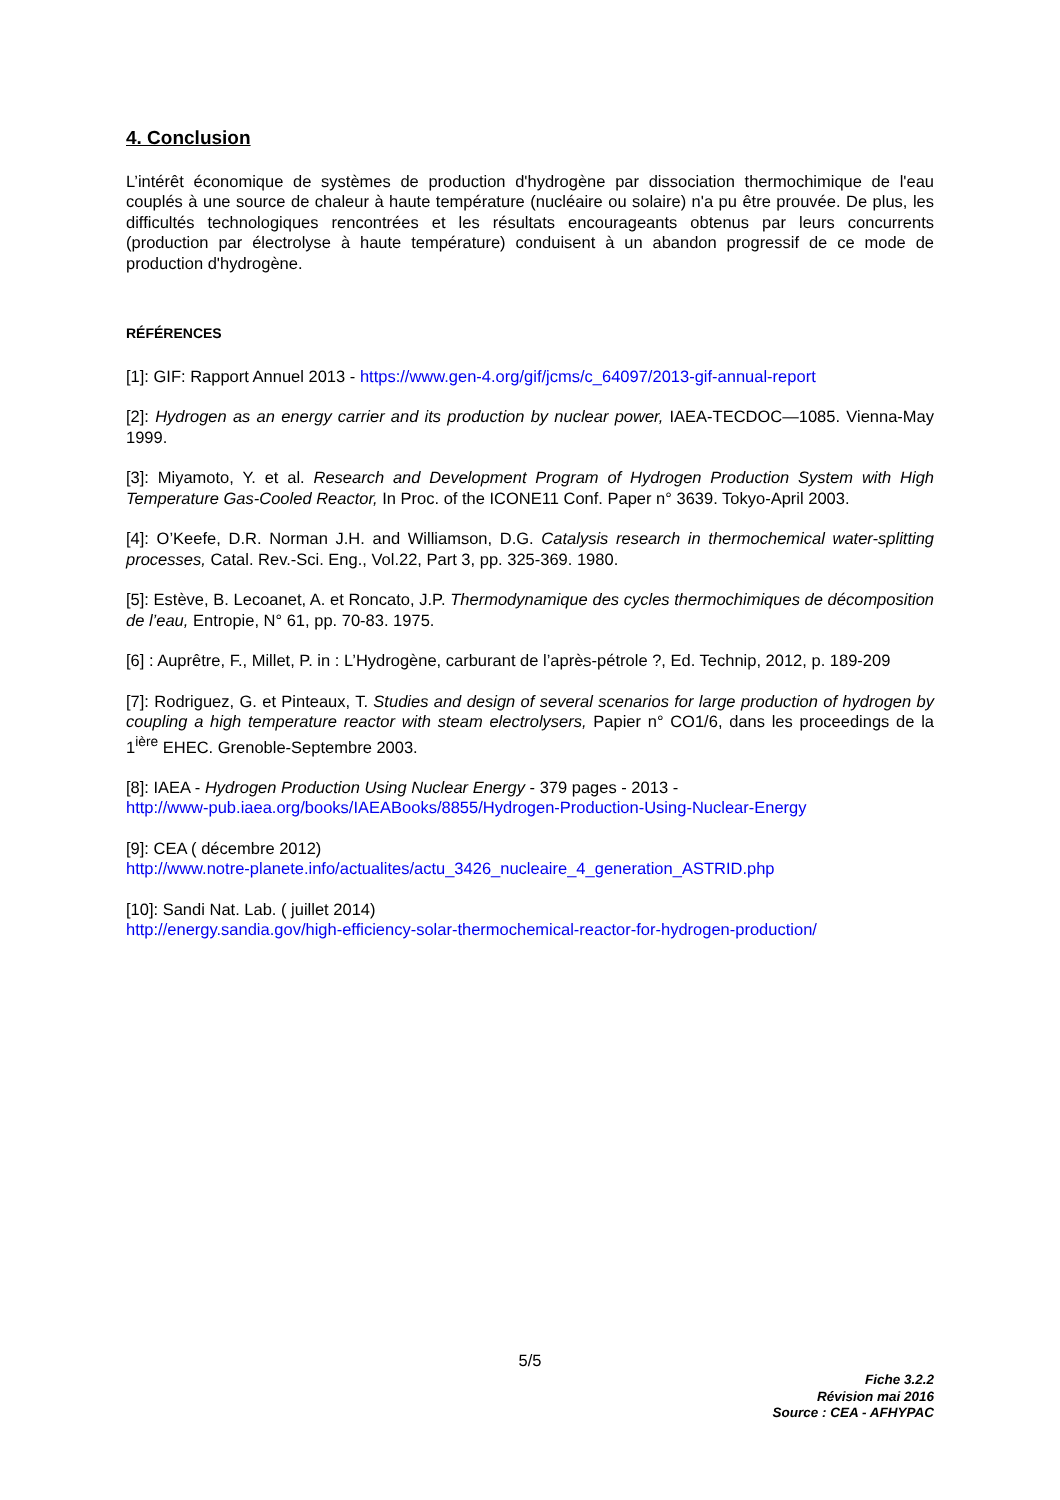4. Conclusion
L’intérêt économique de systèmes de production d'hydrogène par dissociation thermochimique de l'eau couplés à une source de chaleur à haute température (nucléaire ou solaire) n'a pu être prouvée. De plus, les difficultés technologiques rencontrées et les résultats encourageants obtenus par leurs concurrents (production par électrolyse à haute température) conduisent à un abandon progressif de ce mode de production d'hydrogène.
RÉFÉRENCES
[1]: GIF: Rapport Annuel 2013 - https://www.gen-4.org/gif/jcms/c_64097/2013-gif-annual-report
[2]: Hydrogen as an energy carrier and its production by nuclear power, IAEA-TECDOC—1085. Vienna-May 1999.
[3]: Miyamoto, Y. et al. Research and Development Program of Hydrogen Production System with High Temperature Gas-Cooled Reactor, In Proc. of the ICONE11 Conf. Paper n° 3639. Tokyo-April 2003.
[4]: O’Keefe, D.R. Norman J.H. and Williamson, D.G. Catalysis research in thermochemical water-splitting processes, Catal. Rev.-Sci. Eng., Vol.22, Part 3, pp. 325-369. 1980.
[5]: Estève, B. Lecoanet, A. et Roncato, J.P. Thermodynamique des cycles thermochimiques de décomposition de l’eau, Entropie, N° 61, pp. 70-83. 1975.
[6] : Auprêtre, F., Millet, P. in : L’Hydrogène, carburant de l’après-pétrole ?, Ed. Technip, 2012, p. 189-209
[7]: Rodriguez, G. et Pinteaux, T. Studies and design of several scenarios for large production of hydrogen by coupling a high temperature reactor with steam electrolysers, Papier n° CO1/6, dans les proceedings de la 1<sup>ière</sup> EHEC. Grenoble-Septembre 2003.
[8]: IAEA - Hydrogen Production Using Nuclear Energy - 379 pages - 2013 -
http://www-pub.iaea.org/books/IAEABooks/8855/Hydrogen-Production-Using-Nuclear-Energy
[9]: CEA ( décembre 2012)
http://www.notre-planete.info/actualites/actu_3426_nucleaire_4_generation_ASTRID.php
[10]: Sandi Nat. Lab. ( juillet 2014)
http://energy.sandia.gov/high-efficiency-solar-thermochemical-reactor-for-hydrogen-production/
5/5
Fiche 3.2.2
Révision mai 2016
Source : CEA - AFHYPAC